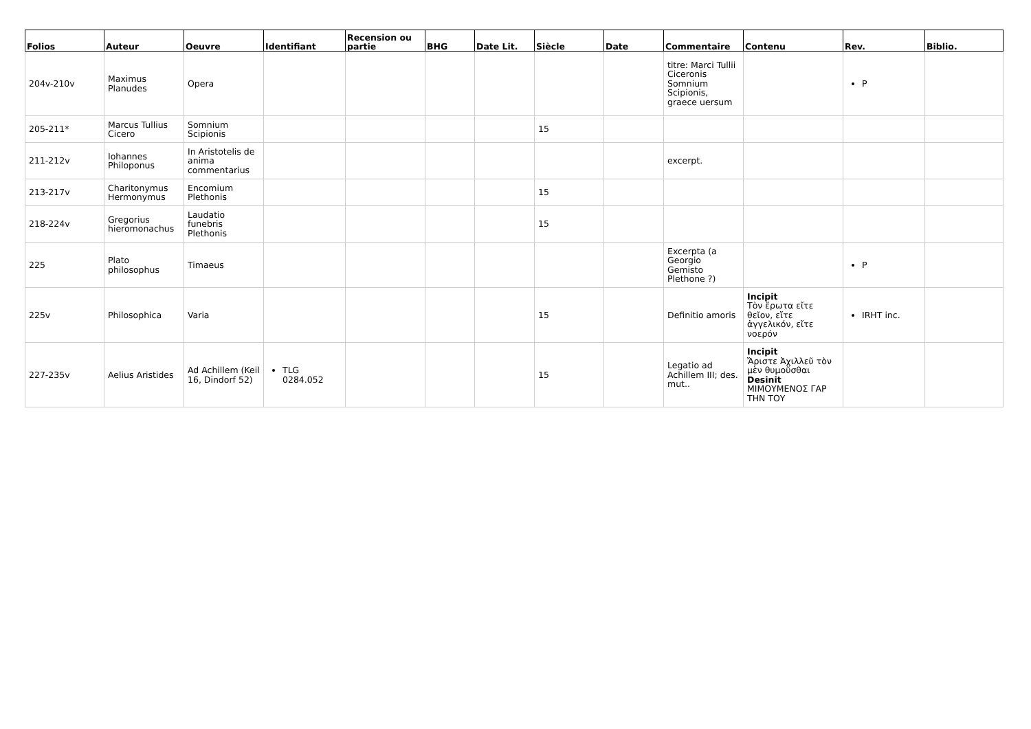| Folios | Auteur | Oeuvre | Identifiant | Recension ou partie | BHG | Date Lit. | Siècle | Date | Commentaire | Contenu | Rev. | Biblio. |
| --- | --- | --- | --- | --- | --- | --- | --- | --- | --- | --- | --- | --- |
| 204v-210v | Maximus Planudes | Opera | | | | | | | titre: Marci Tullii Ciceronis Somnium Scipionis, graece uersum | | P | |
| 205-211* | Marcus Tullius Cicero | Somnium Scipionis | | | | | 15 | | | | | |
| 211-212v | Iohannes Philoponus | In Aristotelis de anima commentarius | | | | | | | excerpt. | | | |
| 213-217v | Charitonymus Hermonymus | Encomium Plethonis | | | | | 15 | | | | | |
| 218-224v | Gregorius hieromonachus | Laudatio funebris Plethonis | | | | | 15 | | | | | |
| 225 | Plato philosophus | Timaeus | | | | | | | Excerpta (a Georgio Gemisto Plethone ?) | | P | |
| 225v | Philosophica | Varia | | | | | 15 | | Definitio amoris | Incipit Τὸν ἔρωτα εἴτε θεῖον, εἴτε ἀγγελικόν, εἴτε νοερόν | IRHT inc. | |
| 227-235v | Aelius Aristides | Ad Achillem (Keil 16, Dindorf 52) | TLG 0284.052 | | | | 15 | | Legatio ad Achillem III; des. mut.. | Incipit Ἄριστε Ἀχιλλεῦ τὸν μὲν θυμοῦσθαι Desinit ΜΙΜΟΥΜΕΝΟΣ ΓΑΡ ΤΗΝ ΤΟΥ | | |